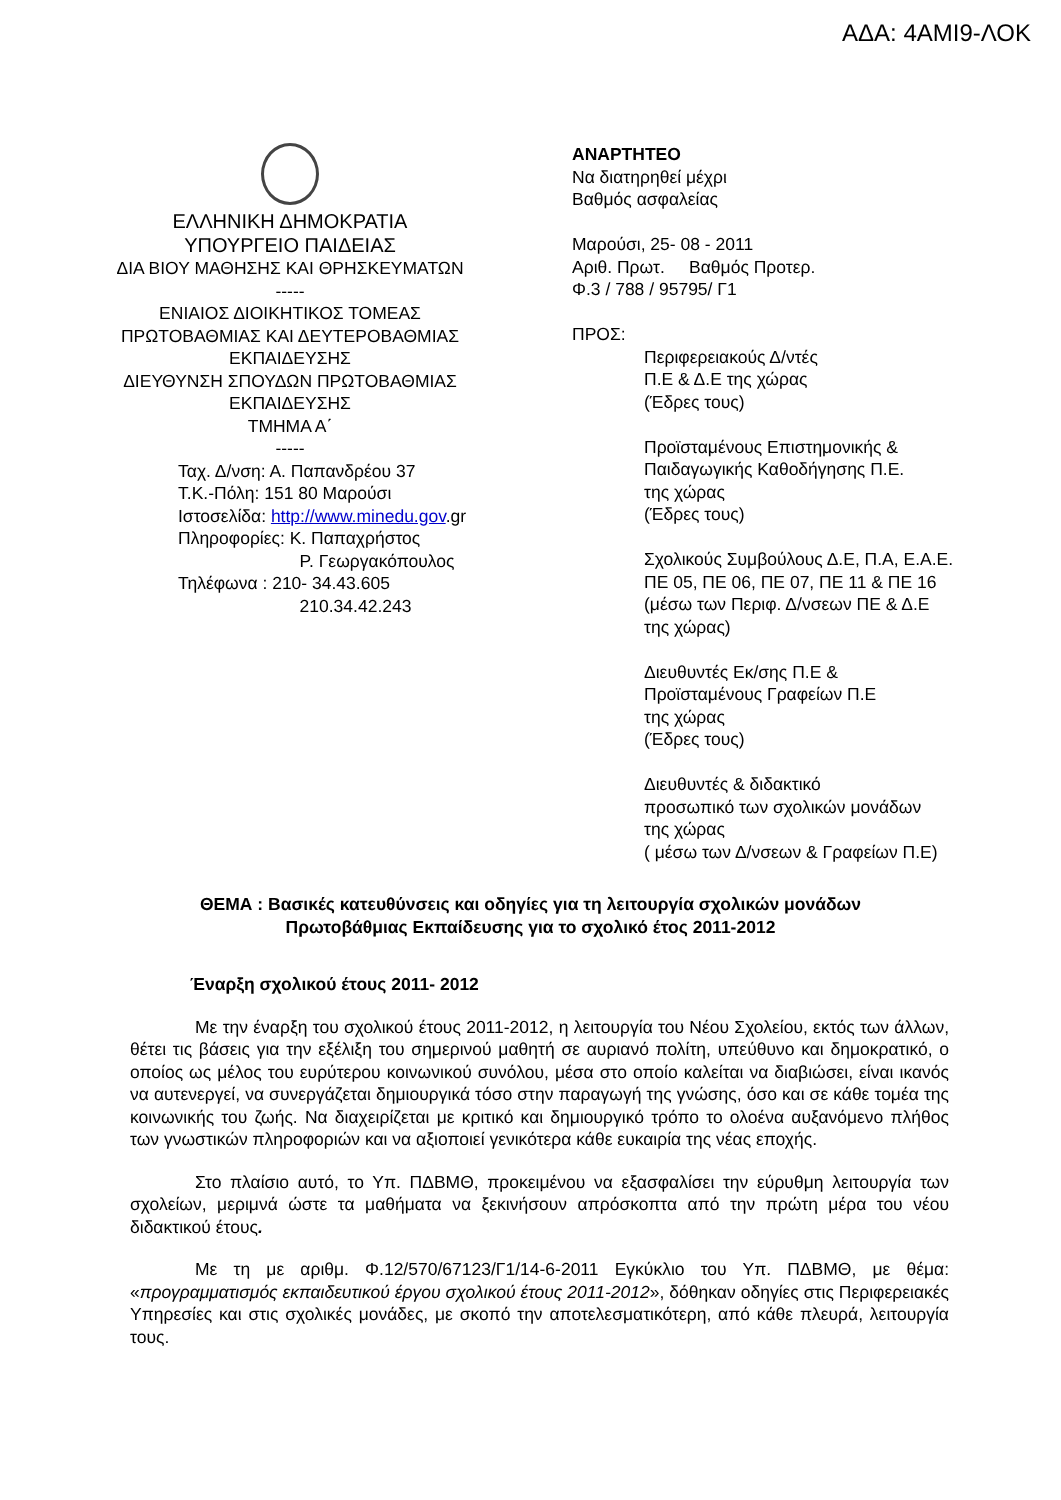ΑΔΑ: 4ΑΜΙ9-ΛΟΚ
ΕΛΛΗΝΙΚΗ ΔΗΜΟΚΡΑΤΙΑ
ΥΠΟΥΡΓΕΙΟ ΠΑΙΔΕΙΑΣ
ΔΙΑ ΒΙΟΥ ΜΑΘΗΣΗΣ ΚΑΙ ΘΡΗΣΚΕΥΜΑΤΩΝ
-----
ΕΝΙΑΙΟΣ ΔΙΟΙΚΗΤΙΚΟΣ ΤΟΜΕΑΣ
ΠΡΩΤΟΒΑΘΜΙΑΣ ΚΑΙ ΔΕΥΤΕΡΟΒΑΘΜΙΑΣ
ΕΚΠΑΙΔΕΥΣΗΣ
ΔΙΕΥΘΥΝΣΗ ΣΠΟΥΔΩΝ ΠΡΩΤΟΒΑΘΜΙΑΣ
ΕΚΠΑΙΔΕΥΣΗΣ
ΤΜΗΜΑ Α΄
-----
Ταχ. Δ/νση: Α. Παπανδρέου 37
Τ.Κ.-Πόλη: 151 80 Μαρούσι
Ιστοσελίδα: http://www.minedu.gov.gr
Πληροφορίες: Κ. Παπαχρήστος
Ρ. Γεωργακόπουλος
Τηλέφωνα : 210- 34.43.605
210.34.42.243
ΑΝΑΡΤΗΤΕΟ
Να διατηρηθεί μέχρι
Βαθμός ασφαλείας
Μαρούσι, 25- 08 - 2011
Αριθ. Πρωτ. Βαθμός Προτερ.
Φ.3 / 788 / 95795/ Γ1
ΠΡΟΣ:
Περιφερειακούς Δ/ντές
Π.Ε & Δ.Ε της χώρας
(Έδρες τους)
Προϊσταμένους Επιστημονικής &
Παιδαγωγικής Καθοδήγησης Π.Ε.
της χώρας
(Έδρες τους)
Σχολικούς Συμβούλους Δ.Ε, Π.Α, Ε.Α.Ε.
ΠΕ 05, ΠΕ 06, ΠΕ 07, ΠΕ 11 & ΠΕ 16
(μέσω των Περιφ. Δ/νσεων ΠΕ & Δ.Ε
της χώρας)
Διευθυντές Εκ/σης Π.Ε &
Προϊσταμένους Γραφείων Π.Ε
της χώρας
(Έδρες τους)
Διευθυντές & διδακτικό
προσωπικό των σχολικών μονάδων
της χώρας
( μέσω των Δ/νσεων & Γραφείων Π.Ε)
ΘΕΜΑ : Βασικές κατευθύνσεις και οδηγίες για τη λειτουργία σχολικών μονάδων
Πρωτοβάθμιας Εκπαίδευσης για το σχολικό έτος 2011-2012
Έναρξη σχολικού έτους 2011- 2012
Με την έναρξη του σχολικού έτους 2011-2012, η λειτουργία του Νέου Σχολείου, εκτός των άλλων, θέτει τις βάσεις για την εξέλιξη του σημερινού μαθητή σε αυριανό πολίτη, υπεύθυνο και δημοκρατικό, ο οποίος ως μέλος του ευρύτερου κοινωνικού συνόλου, μέσα στο οποίο καλείται να διαβιώσει, είναι ικανός να αυτενεργεί, να συνεργάζεται δημιουργικά τόσο στην παραγωγή της γνώσης, όσο και σε κάθε τομέα της κοινωνικής του ζωής. Να διαχειρίζεται με κριτικό και δημιουργικό τρόπο το ολοένα αυξανόμενο πλήθος των γνωστικών πληροφοριών και να αξιοποιεί γενικότερα κάθε ευκαιρία της νέας εποχής.
Στο πλαίσιο αυτό, το Υπ. ΠΔΒΜΘ, προκειμένου να εξασφαλίσει την εύρυθμη λειτουργία των σχολείων, μεριμνά ώστε τα μαθήματα να ξεκινήσουν απρόσκοπτα από την πρώτη μέρα του νέου διδακτικού έτους.
Με τη με αριθμ. Φ.12/570/67123/Γ1/14-6-2011 Εγκύκλιο του Υπ. ΠΔΒΜΘ, με θέμα: «προγραμματισμός εκπαιδευτικού έργου σχολικού έτους 2011-2012», δόθηκαν οδηγίες στις Περιφερειακές Υπηρεσίες και στις σχολικές μονάδες, με σκοπό την αποτελεσματικότερη, από κάθε πλευρά, λειτουργία τους.